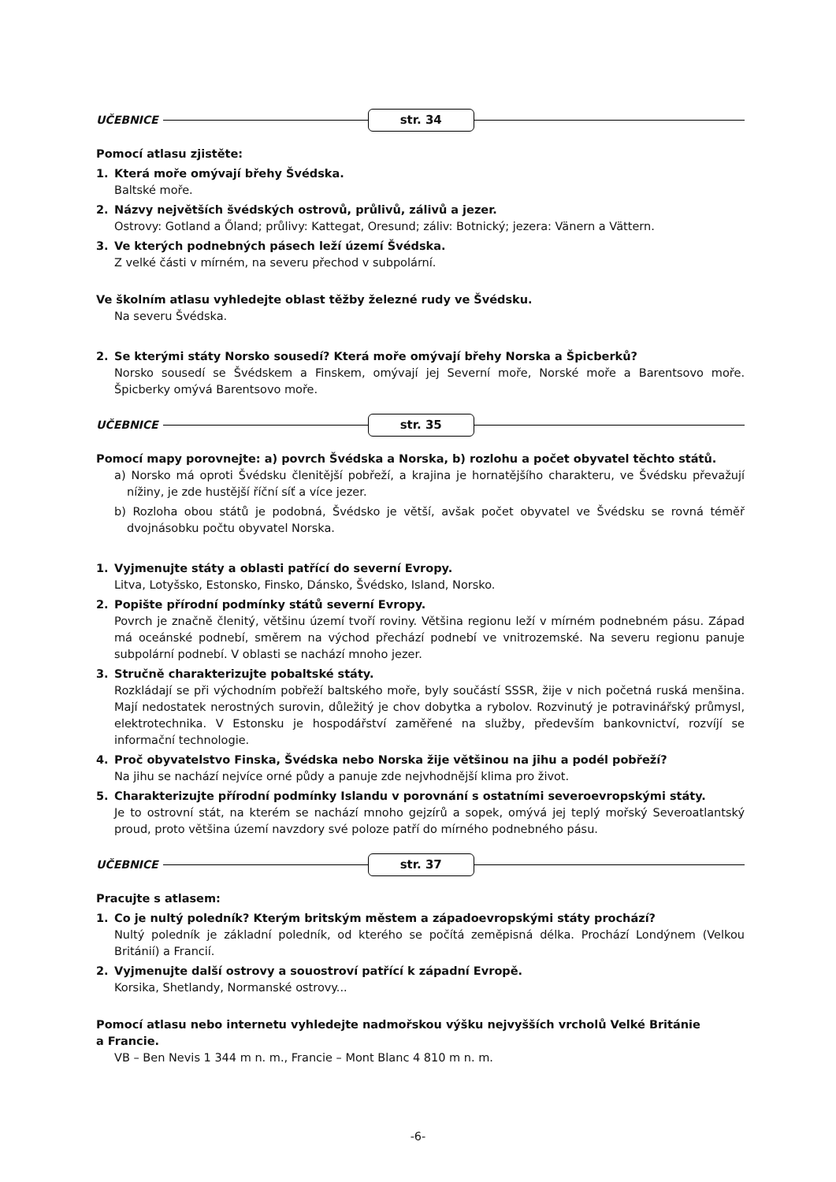UČEBNICE str. 34
Pomocí atlasu zjistěte:
1. Která moře omývají břehy Švédska.
Baltské moře.
2. Názvy největších švédských ostrovů, průlivů, zálivů a jezer.
Ostrovy: Gotland a Őland; průlivy: Kattegat, Oresund; záliv: Botnický; jezera: Vänern a Vättern.
3. Ve kterých podnebných pásech leží území Švédska.
Z velké části v mírném, na severu přechod v subpolární.
Ve školním atlasu vyhledejte oblast těžby železné rudy ve Švédsku.
Na severu Švédska.
2. Se kterými státy Norsko sousedí? Která moře omývají břehy Norska a Špicberků?
Norsko sousedí se Švédskem a Finskem, omývají jej Severní moře, Norské moře a Barentsovo moře. Špicberky omývá Barentsovo moře.
UČEBNICE str. 35
Pomocí mapy porovnejte: a) povrch Švédska a Norska, b) rozlohu a počet obyvatel těchto států.
a) Norsko má oproti Švédsku členitější pobřeží, a krajina je hornatějšího charakteru, ve Švédsku převažují nížiny, je zde hustější říční síť a více jezer.
b) Rozloha obou států je podobná, Švédsko je větší, avšak počet obyvatel ve Švédsku se rovná téměř dvojnásobku počtu obyvatel Norska.
1. Vyjmenujte státy a oblasti patřící do severní Evropy.
Litva, Lotyšsko, Estonsko, Finsko, Dánsko, Švédsko, Island, Norsko.
2. Popište přírodní podmínky států severní Evropy.
Povrch je značně členitý, většinu území tvoří roviny. Většina regionu leží v mírném podnebném pásu. Západ má oceánské podnebí, směrem na východ přechází podnebí ve vnitrozemské. Na severu regionu panuje subpolární podnebí. V oblasti se nachází mnoho jezer.
3. Stručně charakterizujte pobaltské státy.
Rozkládají se při východním pobřeží baltského moře, byly součástí SSSR, žije v nich početná ruská menšina. Mají nedostatek nerostných surovin, důležitý je chov dobytka a rybolov. Rozvinutý je potravinářský průmysl, elektrotechnika. V Estonsku je hospodářství zaměřené na služby, především bankovnictví, rozvíjí se informační technologie.
4. Proč obyvatelstvo Finska, Švédska nebo Norska žije většinou na jihu a podél pobřeží?
Na jihu se nachází nejvíce orné půdy a panuje zde nejvhodnější klima pro život.
5. Charakterizujte přírodní podmínky Islandu v porovnání s ostatními severoevropskými státy.
Je to ostrovní stát, na kterém se nachází mnoho gejzírů a sopek, omývá jej teplý mořský Severoatlantský proud, proto většina území navzdory své poloze patří do mírného podnebného pásu.
UČEBNICE str. 37
Pracujte s atlasem:
1. Co je nultý poledník? Kterým britským městem a západoevropskými státy prochází?
Nultý poledník je základní poledník, od kterého se počítá zeměpisná délka. Prochází Londýnem (Velkou Británií) a Francií.
2. Vyjmenujte další ostrovy a souostroví patřící k západní Evropě.
Korsika, Shetlandy, Normanské ostrovy...
Pomocí atlasu nebo internetu vyhledejte nadmořskou výšku nejvyšších vrcholů Velké Británie
a Francie.
VB – Ben Nevis 1 344 m n. m., Francie – Mont Blanc 4 810 m n. m.
-6-